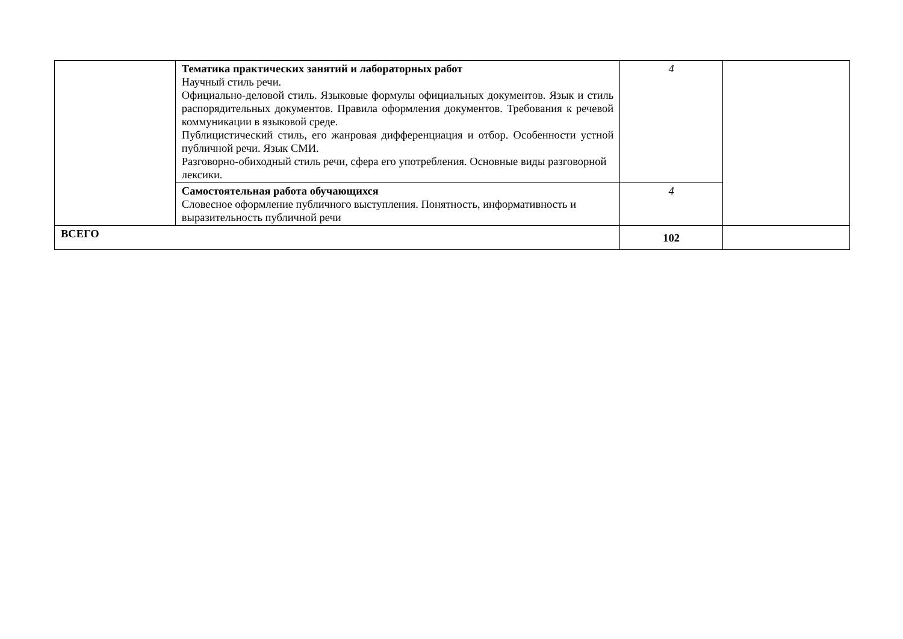| | Тематика практических занятий и лабораторных работ Научный стиль речи. Официально-деловой стиль. Языковые формулы официальных документов. Язык и стиль распорядительных документов. Правила оформления документов. Требования к речевой коммуникации в языковой среде. Публицистический стиль, его жанровая дифференциация и отбор. Особенности устной публичной речи. Язык СМИ. Разговорно-обиходный стиль речи, сфера его употребления. Основные виды разговорной лексики. | 4 | |
| | Самостоятельная работа обучающихся Словесное оформление публичного выступления. Понятность, информативность и выразительность публичной речи | 4 | |
| ВСЕГО | | 102 | |